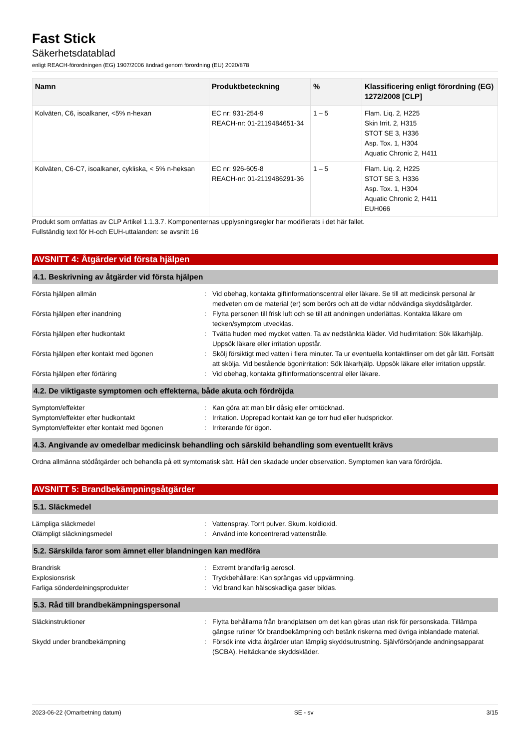Fast Stick
Säkerhetsdatablad
enligt REACH-förordningen (EG) 1907/2006 ändrad genom förordning (EU) 2020/878
| Namn | Produktbeteckning | % | Klassificering enligt förordning (EG) 1272/2008 [CLP] |
| --- | --- | --- | --- |
| Kolväten, C6, isoalkaner, <5% n-hexan | EC nr: 931-254-9 REACH-nr: 01-2119484651-34 | 1 – 5 | Flam. Liq. 2, H225 Skin Irrit. 2, H315 STOT SE 3, H336 Asp. Tox. 1, H304 Aquatic Chronic 2, H411 |
| Kolväten, C6-C7, isoalkaner, cykliska, < 5% n-heksan | EC nr: 926-605-8 REACH-nr: 01-2119486291-36 | 1 – 5 | Flam. Liq. 2, H225 STOT SE 3, H336 Asp. Tox. 1, H304 Aquatic Chronic 2, H411 EUH066 |
Produkt som omfattas av CLP Artikel 1.1.3.7. Komponenternas upplysningsregler har modifierats i det här fallet.
Fullständig text för H-och EUH-uttalanden: se avsnitt 16
AVSNITT 4: Åtgärder vid första hjälpen
4.1. Beskrivning av åtgärder vid första hjälpen
Första hjälpen allmän : Vid obehag, kontakta giftinformationscentral eller läkare. Se till att medicinsk personal är medveten om de material (er) som berörs och att de vidtar nödvändiga skyddsåtgärder.
Första hjälpen efter inandning : Flytta personen till frisk luft och se till att andningen underlättas. Kontakta läkare om tecken/symptom utvecklas.
Första hjälpen efter hudkontakt : Tvätta huden med mycket vatten. Ta av nedstänkta kläder. Vid hudirritation: Sök läkarhjälp. Uppsök läkare eller irritation uppstår.
Första hjälpen efter kontakt med ögonen : Skölj försiktigt med vatten i flera minuter. Ta ur eventuella kontaktlinser om det går lätt. Fortsätt att skölja. Vid bestående ögonirritation: Sök läkarhjälp. Uppsök läkare eller irritation uppstår.
Första hjälpen efter förtäring : Vid obehag, kontakta giftinformationscentral eller läkare.
4.2. De viktigaste symptomen och effekterna, både akuta och fördröjda
Symptom/effekter : Kan göra att man blir dåsig eller omtöcknad.
Symptom/effekter efter hudkontakt : Irritation. Upprepad kontakt kan ge torr hud eller hudsprickor.
Symptom/effekter efter kontakt med ögonen : Irriterande för ögon.
4.3. Angivande av omedelbar medicinsk behandling och särskild behandling som eventuellt krävs
Ordna allmänna stödåtgärder och behandla på ett symtomatisk sätt. Håll den skadade under observation. Symptomen kan vara fördröjda.
AVSNITT 5: Brandbekämpningsåtgärder
5.1. Släckmedel
Lämpliga släckmedel : Vattenspray. Torrt pulver. Skum. koldioxid.
Olämpligt släckningsmedel : Använd inte koncentrerad vattenstråle.
5.2. Särskilda faror som ämnet eller blandningen kan medföra
Brandrisk : Extremt brandfarlig aerosol.
Explosionsrisk : Tryckbehållare: Kan sprängas vid uppvärmning.
Farliga sönderdelningsprodukter : Vid brand kan hälsoskadliga gaser bildas.
5.3. Råd till brandbekämpningspersonal
Släckinstruktioner : Flytta behållarna från brandplatsen om det kan göras utan risk för personskada. Tillämpa gängse rutiner för brandbekämpning och betänk riskerna med övriga inblandade material.
Skydd under brandbekämpning : Försök inte vidta åtgärder utan lämplig skyddsutrustning. Självförsörjande andningsapparat (SCBA). Heltäckande skyddskläder.
2023-06-22 (Omarbetning datum) SE - sv 3/15